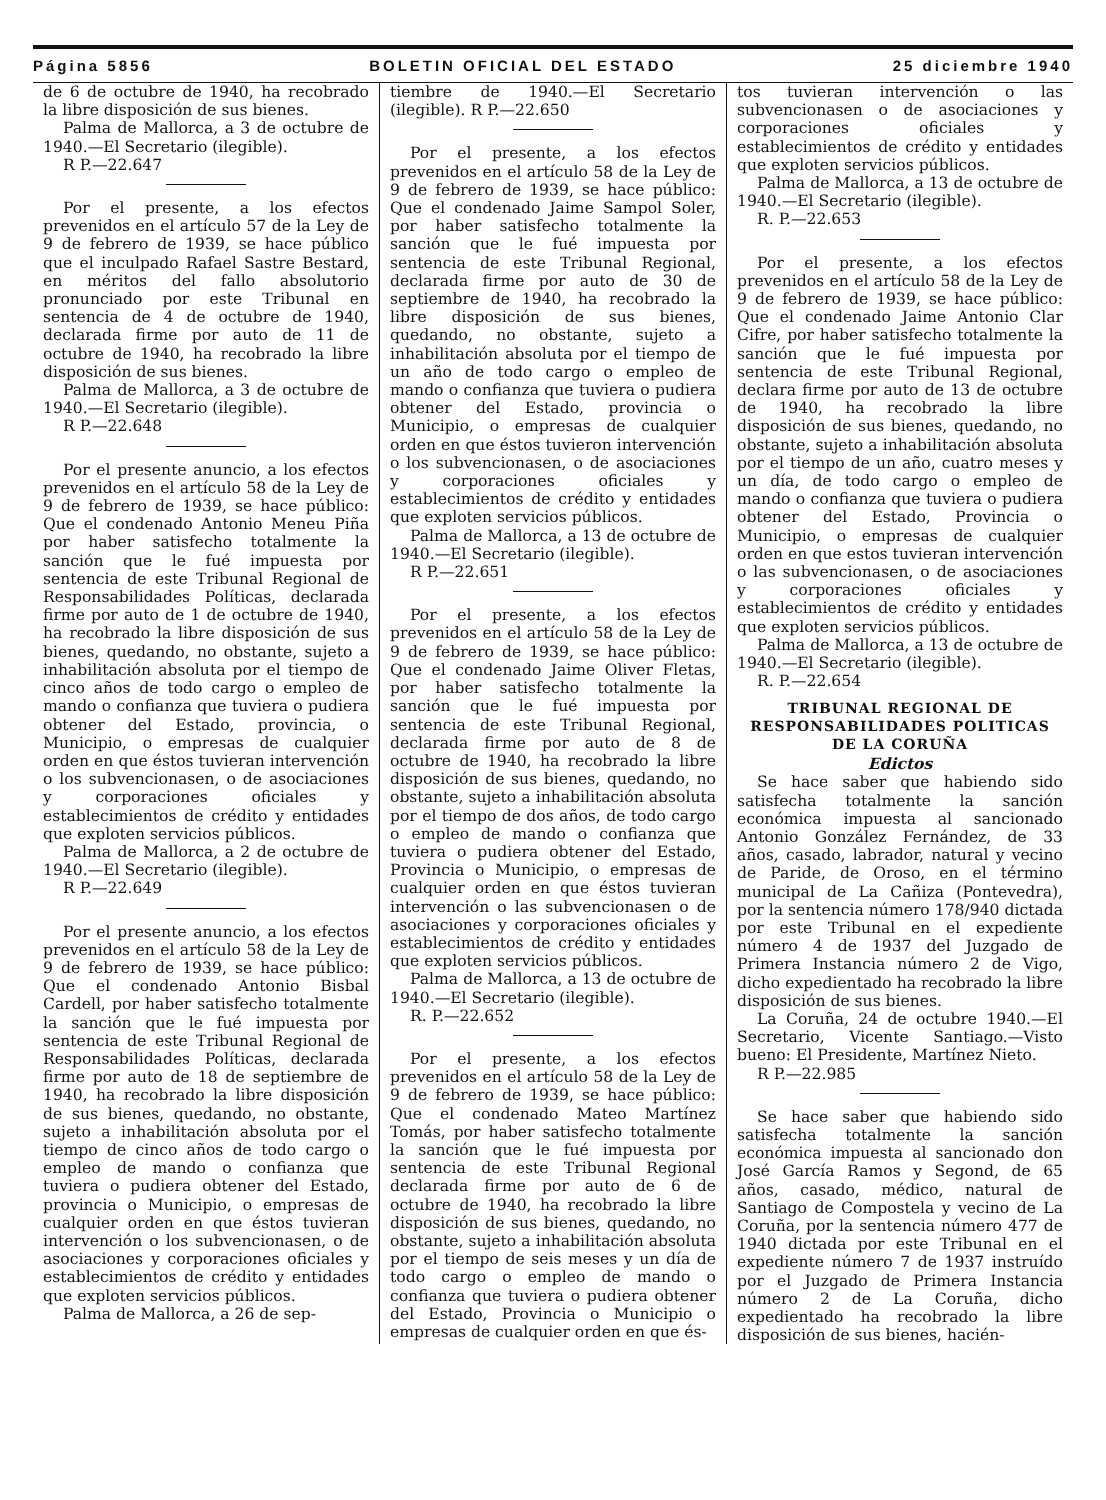Página 5856 BOLETIN OFICIAL DEL ESTADO 25 diciembre 1940
de 6 de octubre de 1940, ha recobrado la libre disposición de sus bienes.
Palma de Mallorca, a 3 de octubre de 1940.—El Secretario (ilegible).
R P.—22.647
Por el presente, a los efectos prevenidos en el artículo 57 de la Ley de 9 de febrero de 1939, se hace público que el inculpado Rafael Sastre Bestard, en méritos del fallo absolutorio pronunciado por este Tribunal en sentencia de 4 de octubre de 1940, declarada firme por auto de 11 de octubre de 1940, ha recobrado la libre disposición de sus bienes.
Palma de Mallorca, a 3 de octubre de 1940.—El Secretario (ilegible).
R P.—22.648
Por el presente anuncio, a los efectos prevenidos en el artículo 58 de la Ley de 9 de febrero de 1939, se hace público: Que el condenado Antonio Meneu Piña por haber satisfecho totalmente la sanción que le fué impuesta por sentencia de este Tribunal Regional de Responsabilidades Políticas, declarada firme por auto de 1 de octubre de 1940, ha recobrado la libre disposición de sus bienes, quedando, no obstante, sujeto a inhabilitación absoluta por el tiempo de cinco años de todo cargo o empleo de mando o confianza que tuviera o pudiera obtener del Estado, provincia, o Municipio, o empresas de cualquier orden en que éstos tuvieran intervención o los subvencionasen, o de asociaciones y corporaciones oficiales y establecimientos de crédito y entidades que exploten servicios públicos.
Palma de Mallorca, a 2 de octubre de 1940.—El Secretario (ilegible).
R P.—22.649
Por el presente anuncio, a los efectos prevenidos en el artículo 58 de la Ley de 9 de febrero de 1939, se hace público: Que el condenado Antonio Bisbal Cardell, por haber satisfecho totalmente la sanción que le fué impuesta por sentencia de este Tribunal Regional de Responsabilidades Políticas, declarada firme por auto de 18 de septiembre de 1940, ha recobrado la libre disposición de sus bienes, quedando, no obstante, sujeto a inhabilitación absoluta por el tiempo de cinco años de todo cargo o empleo de mando o confianza que tuviera o pudiera obtener del Estado, provincia o Municipio, o empresas de cualquier orden en que éstos tuvieran intervención o los subvencionasen, o de asociaciones y corporaciones oficiales y establecimientos de crédito y entidades que exploten servicios públicos.
Palma de Mallorca, a 26 de sep-
tiembre de 1940.—El Secretario (ilegible). R P.—22.650
Por el presente, a los efectos prevenidos en el artículo 58 de la Ley de 9 de febrero de 1939, se hace público: Que el condenado Jaime Sampol Soler, por haber satisfecho totalmente la sanción que le fué impuesta por sentencia de este Tribunal Regional, declarada firme por auto de 30 de septiembre de 1940, ha recobrado la libre disposición de sus bienes, quedando, no obstante, sujeto a inhabilitación absoluta por el tiempo de un año de todo cargo o empleo de mando o confianza que tuviera o pudiera obtener del Estado, provincia o Municipio, o empresas de cualquier orden en que éstos tuvieron intervención o los subvencionasen, o de asociaciones y corporaciones oficiales y establecimientos de crédito y entidades que exploten servicios públicos.
Palma de Mallorca, a 13 de octubre de 1940.—El Secretario (ilegible).
R P.—22.651
Por el presente, a los efectos prevenidos en el artículo 58 de la Ley de 9 de febrero de 1939, se hace público: Que el condenado Jaime Oliver Fletas, por haber satisfecho totalmente la sanción que le fué impuesta por sentencia de este Tribunal Regional, declarada firme por auto de 8 de octubre de 1940, ha recobrado la libre disposición de sus bienes, quedando, no obstante, sujeto a inhabilitación absoluta por el tiempo de dos años, de todo cargo o empleo de mando o confianza que tuviera o pudiera obtener del Estado, Provincia o Municipio, o empresas de cualquier orden en que éstos tuvieran intervención o las subvencionasen o de asociaciones y corporaciones oficiales y establecimientos de crédito y entidades que exploten servicios públicos.
Palma de Mallorca, a 13 de octubre de 1940.—El Secretario (ilegible).
R. P.—22.652
Por el presente, a los efectos prevenidos en el artículo 58 de la Ley de 9 de febrero de 1939, se hace público: Que el condenado Mateo Martínez Tomás, por haber satisfecho totalmente la sanción que le fué impuesta por sentencia de este Tribunal Regional declarada firme por auto de 6 de octubre de 1940, ha recobrado la libre disposición de sus bienes, quedando, no obstante, sujeto a inhabilitación absoluta por el tiempo de seis meses y un día de todo cargo o empleo de mando o confianza que tuviera o pudiera obtener del Estado, Provincia o Municipio o empresas de cualquier orden en que és-
tos tuvieran intervención o las subvencionasen o de asociaciones y corporaciones oficiales y establecimientos de crédito y entidades que exploten servicios públicos.
Palma de Mallorca, a 13 de octubre de 1940.—El Secretario (ilegible).
R. P.—22.653
Por el presente, a los efectos prevenidos en el artículo 58 de la Ley de 9 de febrero de 1939, se hace público: Que el condenado Jaime Antonio Clar Cifre, por haber satisfecho totalmente la sanción que le fué impuesta por sentencia de este Tribunal Regional, declara firme por auto de 13 de octubre de 1940, ha recobrado la libre disposición de sus bienes, quedando, no obstante, sujeto a inhabilitación absoluta por el tiempo de un año, cuatro meses y un día, de todo cargo o empleo de mando o confianza que tuviera o pudiera obtener del Estado, Provincia o Municipio, o empresas de cualquier orden en que estos tuvieran intervención o las subvencionasen, o de asociaciones y corporaciones oficiales y establecimientos de crédito y entidades que exploten servicios públicos.
Palma de Mallorca, a 13 de octubre de 1940.—El Secretario (ilegible).
R. P.—22.654
TRIBUNAL REGIONAL DE RESPONSABILIDADES POLITICAS DE LA CORUÑA
Edictos
Se hace saber que habiendo sido satisfecha totalmente la sanción económica impuesta al sancionado Antonio González Fernández, de 33 años, casado, labrador, natural y vecino de Paride, de Oroso, en el término municipal de La Cañiza (Pontevedra), por la sentencia número 178/940 dictada por este Tribunal en el expediente número 4 de 1937 del Juzgado de Primera Instancia número 2 de Vigo, dicho expedientado ha recobrado la libre disposición de sus bienes.
La Coruña, 24 de octubre 1940.—El Secretario, Vicente Santiago.—Visto bueno: El Presidente, Martínez Nieto.
R P.—22.985
Se hace saber que habiendo sido satisfecha totalmente la sanción económica impuesta al sancionado don José García Ramos y Segond, de 65 años, casado, médico, natural de Santiago de Compostela y vecino de La Coruña, por la sentencia número 477 de 1940 dictada por este Tribunal en el expediente número 7 de 1937 instruído por el Juzgado de Primera Instancia número 2 de La Coruña, dicho expedientado ha recobrado la libre disposición de sus bienes, hacién-